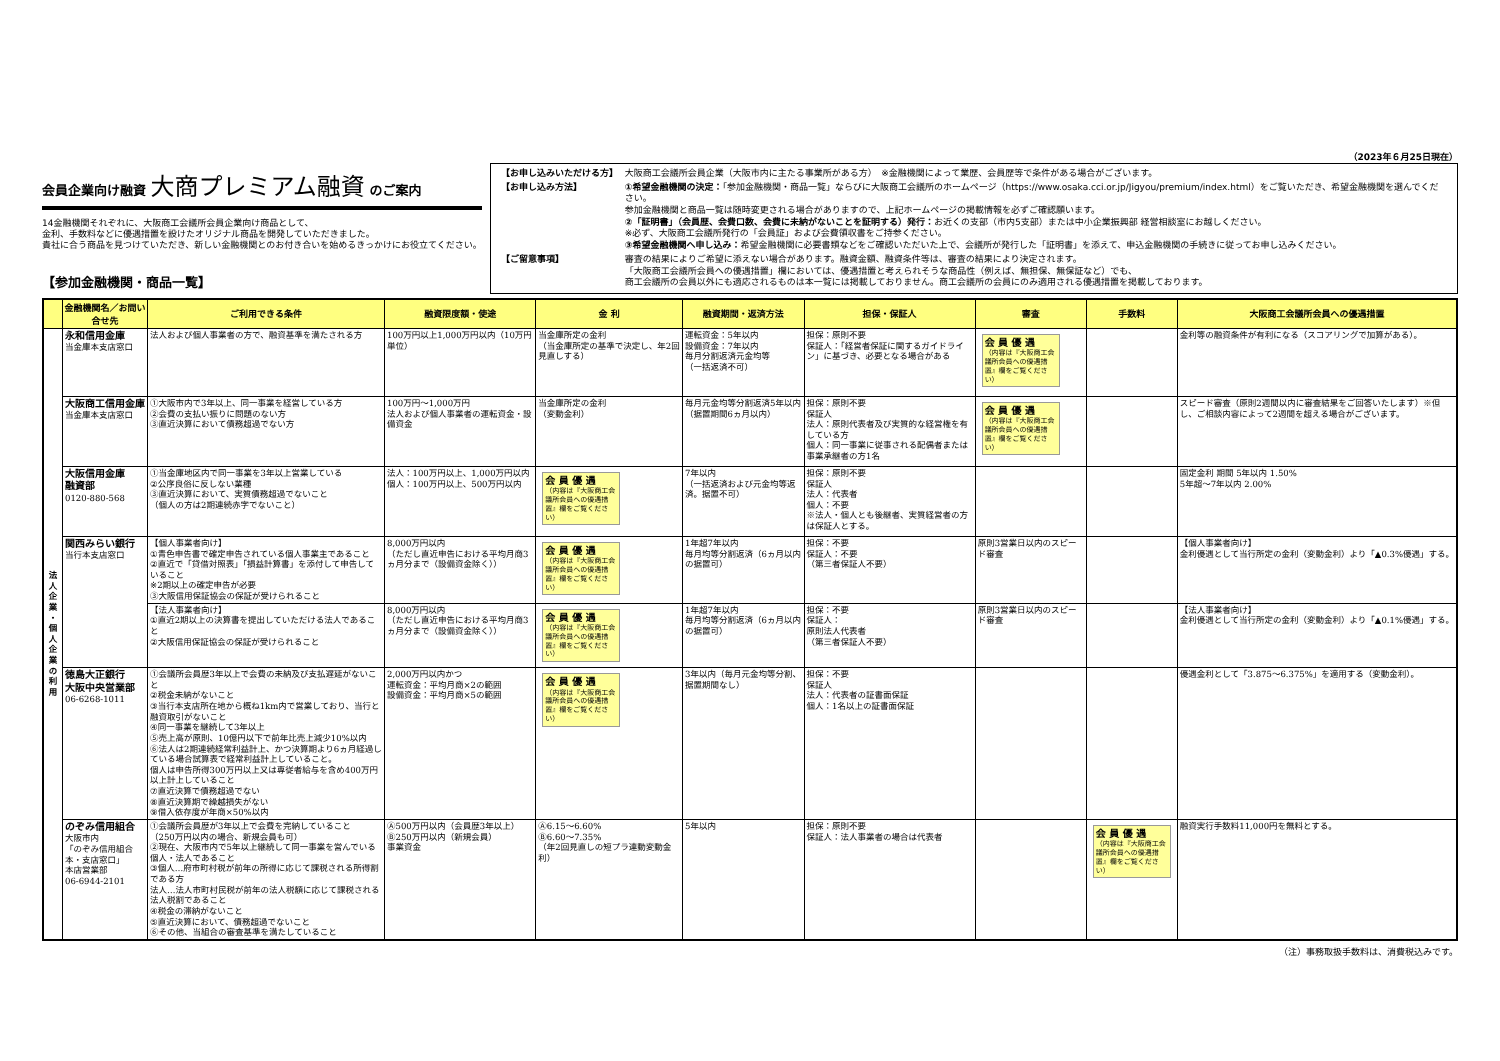（2023年６月25日現在）
会員企業向け融資 大商プレミアム融資 のご案内
14金融機関それぞれに、大阪商工会議所会員企業向け商品として、
金利、手数料などに優遇措置を設けたオリジナル商品を開発していただきました。
貴社に合う商品を見つけていただき、新しい金融機関とのお付き合いを始めるきっかけにお役立てください。
【参加金融機関・商品一覧】
| 【お申し込みいただける方】 | 大阪商工会議所会員企業（大阪市内に主たる事業所がある方） ※金融機関によって業歴、会員歴等で条件がある場合がございます。 |
| 【お申し込み方法】 | ①希望金融機関の決定： 「参加金融機関・商品一覧」ならびに大阪商工会議所のホームページ（https://www.osaka.cci.or.jp/Jigyou/premium/index.html）をご覧いただき、希望金融機関を選んでください。 参加金融機関と商品一覧は随時変更される場合がありますので、上記ホームページの掲載情報を必ずご確認願います。 ②「証明書」（会員歴、会費口数、会費に未納がないことを証明する）発行： お近くの支部（市内5支部）または中小企業振興部 経営相談室にお越しください。 ※必ず、大阪商工会議所発行の「会員証」および会費領収書をご持参ください。 ③希望金融機関へ申し込み： 希望金融機関に必要書類などをご確認いただいた上で、会議所が発行した「証明書」を添えて、申込金融機関の手続きに従ってお申し込みください。 |
| 【ご留意事項】 | 審査の結果によりご希望に添えない場合があります。融資金額、融資条件等は、審査の結果により決定されます。 「大阪商工会議所会員への優遇措置」欄においては、優遇措置と考えられそうな商品性（例えば、無担保、無保証など）でも、 商工会議所の会員以外にも適応されるものは本一覧には掲載しておりません。商工会議所の会員にのみ適用される優遇措置を掲載しております。 |
| | 金融機関名／お問い合せ先 | ご利用できる条件 | 融資限度額・使途 | 金 利 | 融資期間・返済方法 | 担保・保証人 | 審査 | 手数料 | 大阪商工会議所会員への優遇措置 |
| --- | --- | --- | --- | --- | --- | --- | --- | --- | --- |
| 法 人 企 業 ・ 個 人 企 業 の 利 用 | 永和信用金庫 当金庫本支店窓口 | 法人および個人事業者の方で、融資基準を満たされる方 | 100万円以上1,000万円以内（10万円単位） | 当金庫所定の金利 （当金庫所定の基準で決定し、年2回見直しする） | 運転資金：5年以内 設備資金：7年以内 毎月分割返済元金均等 （一括返済不可） | 担保：原則不要 保証人：「経営者保証に関するガイドライン」に基づき、必要となる場合がある | 会 員 優 遇 （内容は『大阪商工会議所会員への優遇措置』欄をご覧ください） | | 金利等の融資条件が有利になる（スコアリングで加算がある）。 |
| | 大阪商工信用金庫 当金庫本支店窓口 | ①大阪市内で3年以上、同一事業を経営している方 ②会費の支払い振りに問題のない方 ③直近決算において債務超過でない方 | 100万円～1,000万円 法人および個人事業者の運転資金・設備資金 | 当金庫所定の金利 （変動金利） | 毎月元金均等分割返済5年以内（据置期間6ヵ月以内） | 担保：原則不要 保証人 法人：原則代表者及び実質的な経営権を有している方 個人：同一事業に従事される配偶者または事業承継者の方1名 | 会 員 優 遇 （内容は『大阪商工会議所会員への優遇措置』欄をご覧ください） | | スピード審査（原則2週間以内に審査結果をご回答いたします）※但し、ご相談内容によって2週間を超える場合がございます。 |
| | 大阪信用金庫 融資部 0120-880-568 | ①当金庫地区内で同一事業を3年以上営業している ②公序良俗に反しない業種 ③直近決算において、実質債務超過でないこと （個人の方は2期連続赤字でないこと） | 法人：100万円以上、1,000万円以内 個人：100万円以上、500万円以内 | 会 員 優 遇 （内容は『大阪商工会議所会員への優遇措置』欄をご覧ください） | 7年以内 （一括返済および元金均等返済。据置不可） | 担保：原則不要 保証人 法人：代表者 個人：不要 ※法人・個人とも後継者、実質経営者の方は保証人とする。 | | | 固定金利 期間 5年以内 1.50% 5年超～7年以内 2.00% |
| | 関西みらい銀行 当行本支店窓口 | 【個人事業者向け】 ①青色申告書で確定申告されている個人事業主であること ②直近で「貸借対照表」「損益計算書」を添付して申告していること ※2期以上の確定申告が必要 ③大阪信用保証協会の保証が受けられること | 8,000万円以内 （ただし直近申告における平均月商3ヵ月分まで（設備資金除く）） | 会 員 優 遇 （内容は『大阪商工会議所会員への優遇措置』欄をご覧ください） | 1年超7年以内 毎月均等分割返済（6ヵ月以内の据置可） | 担保：不要 保証人：不要 （第三者保証人不要） | 原則3営業日以内のスピード審査 | | 【個人事業者向け】 金利優遇として当行所定の金利（変動金利）より「▲0.3%優遇」する。 |
| | | 【法人事業者向け】 ①直近2期以上の決算書を提出していただける法人であること ②大阪信用保証協会の保証が受けられること | 8,000万円以内 （ただし直近申告における平均月商3ヵ月分まで（設備資金除く）） | 会 員 優 遇 （内容は『大阪商工会議所会員への優遇措置』欄をご覧ください） | 1年超7年以内 毎月均等分割返済（6ヵ月以内の据置可） | 担保：不要 保証人： 原則法人代表者 （第三者保証人不要） | 原則3営業日以内のスピード審査 | | 【法人事業者向け】 金利優遇として当行所定の金利（変動金利）より「▲0.1%優遇」する。 |
| | 徳島大正銀行 大阪中央営業部 06-6268-1011 | ①会議所会員歴3年以上で会費の未納及び支払遅延がないこと ②税金未納がないこと ③当行本支店所在地から概ね1km内で営業しており、当行と融資取引がないこと ④同一事業を継続して3年以上 ⑤売上高が原則、10億円以下で前年比売上減少10%以内 ⑥法人は2期連続経常利益計上、かつ決算期より6ヵ月経過している場合試算表で経常利益計上していること。 個人は申告所得300万円以上又は専従者給与を含め400万円以上計上していること ⑦直近決算で債務超過でない ⑧直近決算期で繰越損失がない ⑨借入依存度が年商×50%以内 | 2,000万円以内かつ 運転資金：平均月商×2の範囲 設備資金：平均月商×5の範囲 | 会 員 優 遇 （内容は『大阪商工会議所会員への優遇措置』欄をご覧ください） | 3年以内（毎月元金均等分割、据置期間なし） | 担保：不要 保証人 法人：代表者の証書面保証 個人：1名以上の証書面保証 | | | 優遇金利として「3.875～6.375%」を適用する（変動金利）。 |
| | のぞみ信用組合 大阪市内 「のぞみ信用組合 本・支店窓口」 本店営業部 06-6944-2101 | ①会議所会員歴が3年以上で会費を完納していること （250万円以内の場合、新規会員も可） ②現在、大阪市内で5年以上継続して同一事業を営んでいる個人・法人であること ③個人…府市町村税が前年の所得に応じて課税される所得割である方 法人…法人市町村民税が前年の法人税額に応じて課税される法人税割であること ④税金の滞納がないこと ⑤直近決算において、債務超過でないこと ⑥その他、当組合の審査基準を満たしていること | Ⓐ500万円以内（会員歴3年以上） Ⓑ250万円以内（新規会員） 事業資金 | Ⓐ6.15～6.60% Ⓑ6.60～7.35% （年2回見直しの短プラ連動変動金利） | 5年以内 | 担保：原則不要 保証人：法人事業者の場合は代表者 | | 会 員 優 遇 （内容は『大阪商工会議所会員への優遇措置』欄をご覧ください） | 融資実行手数料11,000円を無料とする。 |
（注）事務取扱手数料は、消費税込みです。